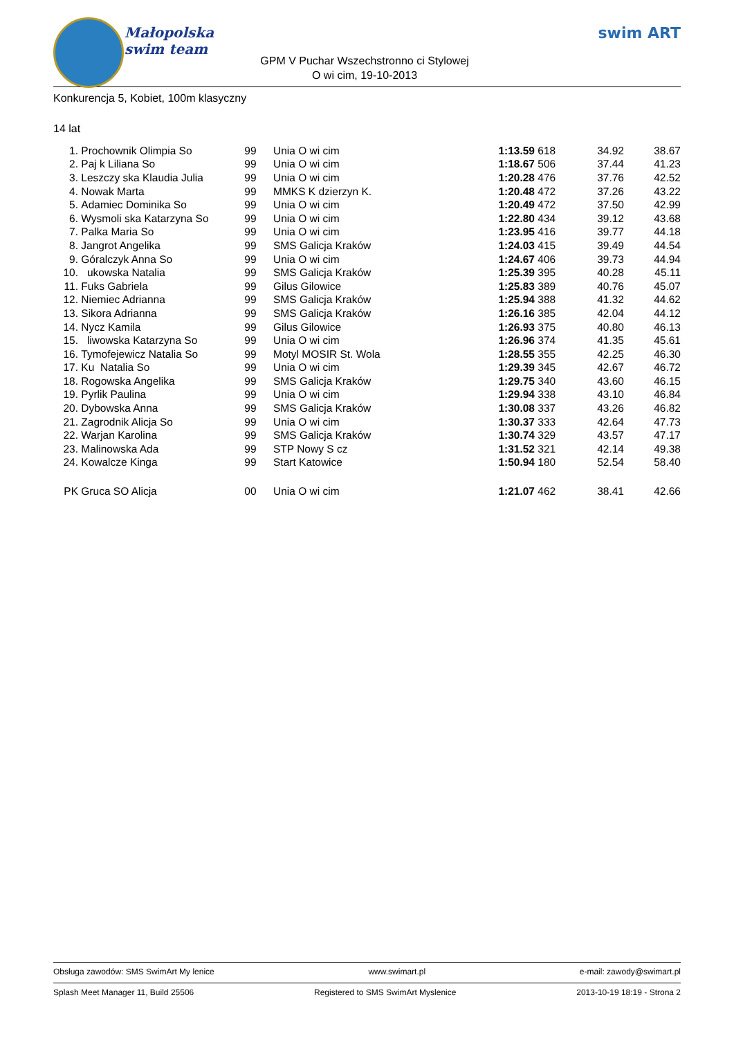Małopolska
swim team
GPM V Puchar Wszechstronno ci Stylowej
O wi cim, 19-10-2013
swim ART
Konkurencja 5, Kobiet, 100m klasyczny
14 lat
| 1. | Prochownik Olimpia So | 99 | Unia O wi cim | 1:13.59 | 618 34.92 | 38.67 |
| 2. | Paj k Liliana So | 99 | Unia O wi cim | 1:18.67 | 506 37.44 | 41.23 |
| 3. | Leszczy ska Klaudia Julia | 99 | Unia O wi cim | 1:20.28 | 476 37.76 | 42.52 |
| 4. | Nowak Marta | 99 | MMKS K dzierzyn K. | 1:20.48 | 472 37.26 | 43.22 |
| 5. | Adamiec Dominika So | 99 | Unia O wi cim | 1:20.49 | 472 37.50 | 42.99 |
| 6. | Wysmoli ska Katarzyna So | 99 | Unia O wi cim | 1:22.80 | 434 39.12 | 43.68 |
| 7. | Palka Maria So | 99 | Unia O wi cim | 1:23.95 | 416 39.77 | 44.18 |
| 8. | Jangrot Angelika | 99 | SMS Galicja Kraków | 1:24.03 | 415 39.49 | 44.54 |
| 9. | Góralczyk Anna So | 99 | Unia O wi cim | 1:24.67 | 406 39.73 | 44.94 |
| 10. | ukowska Natalia | 99 | SMS Galicja Kraków | 1:25.39 | 395 40.28 | 45.11 |
| 11. | Fuks Gabriela | 99 | Gilus Gilowice | 1:25.83 | 389 40.76 | 45.07 |
| 12. | Niemiec Adrianna | 99 | SMS Galicja Kraków | 1:25.94 | 388 41.32 | 44.62 |
| 13. | Sikora Adrianna | 99 | SMS Galicja Kraków | 1:26.16 | 385 42.04 | 44.12 |
| 14. | Nycz Kamila | 99 | Gilus Gilowice | 1:26.93 | 375 40.80 | 46.13 |
| 15. | liwowska Katarzyna So | 99 | Unia O wi cim | 1:26.96 | 374 41.35 | 45.61 |
| 16. | Tymofejewicz Natalia So | 99 | Motyl MOSIR St. Wola | 1:28.55 | 355 42.25 | 46.30 |
| 17. | Ku Natalia So | 99 | Unia O wi cim | 1:29.39 | 345 42.67 | 46.72 |
| 18. | Rogowska Angelika | 99 | SMS Galicja Kraków | 1:29.75 | 340 43.60 | 46.15 |
| 19. | Pyrlik Paulina | 99 | Unia O wi cim | 1:29.94 | 338 43.10 | 46.84 |
| 20. | Dybowska Anna | 99 | SMS Galicja Kraków | 1:30.08 | 337 43.26 | 46.82 |
| 21. | Zagrodnik Alicja So | 99 | Unia O wi cim | 1:30.37 | 333 42.64 | 47.73 |
| 22. | Warjan Karolina | 99 | SMS Galicja Kraków | 1:30.74 | 329 43.57 | 47.17 |
| 23. | Malinowska Ada | 99 | STP Nowy S cz | 1:31.52 | 321 42.14 | 49.38 |
| 24. | Kowalcze Kinga | 99 | Start Katowice | 1:50.94 | 180 52.54 | 58.40 |
| PK | Gruca SO Alicja | 00 | Unia O wi cim | 1:21.07 | 462 38.41 | 42.66 |
Obsługa zawodów: SMS SwimArt My lenice www.swimart.pl e-mail: zawody@swimart.pl
Splash Meet Manager 11, Build 25506 Registered to SMS SwimArt Myslenice 2013-10-19 18:19 - Strona 2